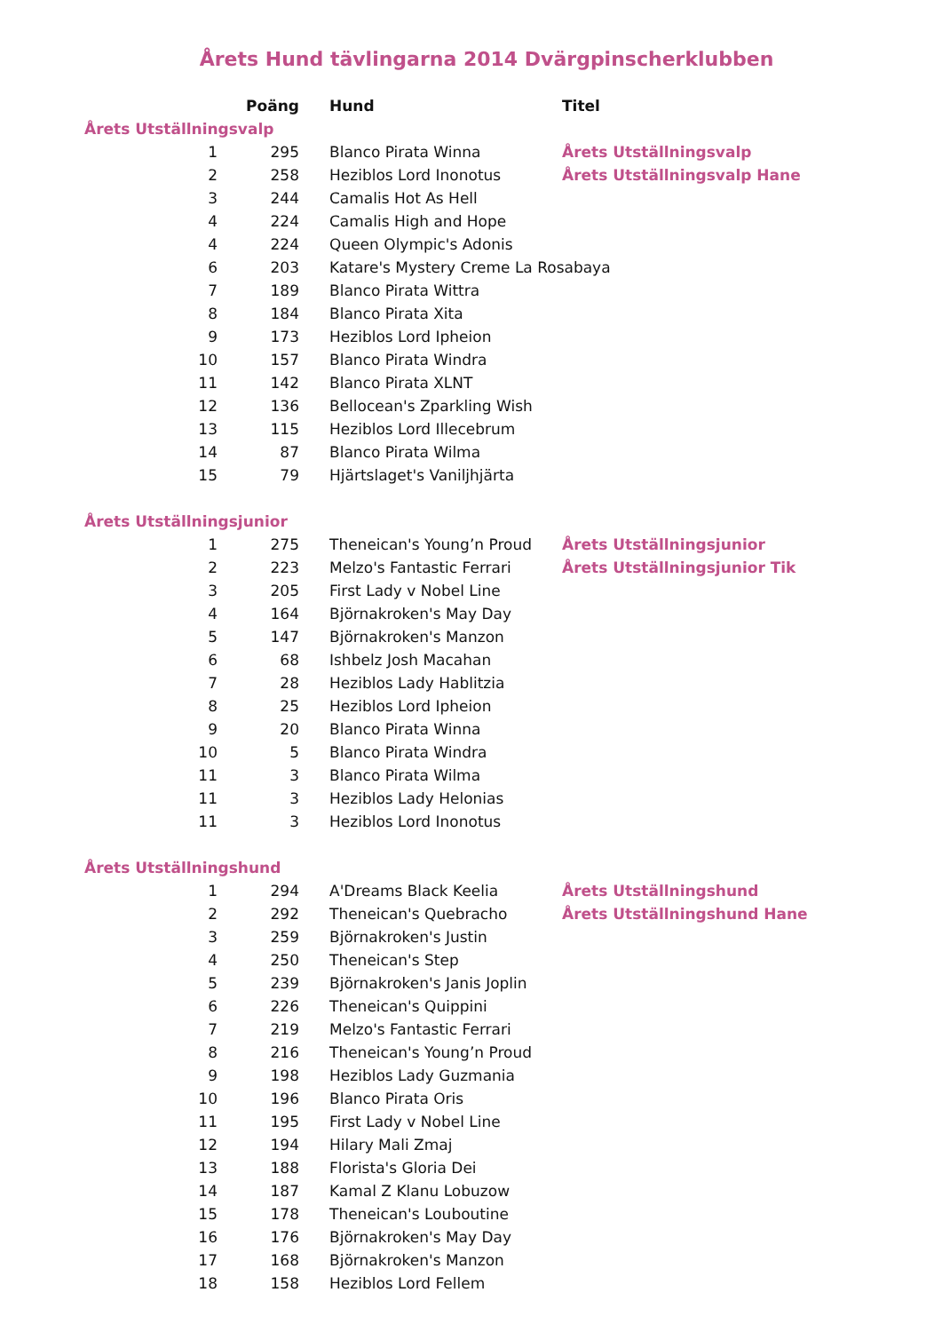Årets Hund tävlingarna 2014 Dvärgpinscherklubben
| | Poäng | Hund | Titel |
| --- | --- | --- | --- |
| Årets Utställningsvalp | | | |
| 1 | 295 | Blanco Pirata Winna | Årets Utställningsvalp |
| 2 | 258 | Heziblos Lord Inonotus | Årets Utställningsvalp Hane |
| 3 | 244 | Camalis Hot As Hell | |
| 4 | 224 | Camalis High and Hope | |
| 4 | 224 | Queen Olympic's Adonis | |
| 6 | 203 | Katare's Mystery Creme La Rosabaya | |
| 7 | 189 | Blanco Pirata Wittra | |
| 8 | 184 | Blanco Pirata Xita | |
| 9 | 173 | Heziblos Lord Ipheion | |
| 10 | 157 | Blanco Pirata Windra | |
| 11 | 142 | Blanco Pirata XLNT | |
| 12 | 136 | Bellocean's Zparkling Wish | |
| 13 | 115 | Heziblos Lord Illecebrum | |
| 14 | 87 | Blanco Pirata Wilma | |
| 15 | 79 | Hjärtslaget's Vaniljhjärta | |
| Årets Utställningsjunior | | | |
| 1 | 275 | Theneican's Young’n Proud | Årets Utställningsjunior |
| 2 | 223 | Melzo's Fantastic Ferrari | Årets Utställningsjunior Tik |
| 3 | 205 | First Lady v Nobel Line | |
| 4 | 164 | Björnakroken's May Day | |
| 5 | 147 | Björnakroken's Manzon | |
| 6 | 68 | Ishbelz Josh Macahan | |
| 7 | 28 | Heziblos Lady Hablitzia | |
| 8 | 25 | Heziblos Lord Ipheion | |
| 9 | 20 | Blanco Pirata Winna | |
| 10 | 5 | Blanco Pirata Windra | |
| 11 | 3 | Blanco Pirata Wilma | |
| 11 | 3 | Heziblos Lady Helonias | |
| 11 | 3 | Heziblos Lord Inonotus | |
| Årets Utställningshund | | | |
| 1 | 294 | A'Dreams Black Keelia | Årets Utställningshund |
| 2 | 292 | Theneican's Quebracho | Årets Utställningshund Hane |
| 3 | 259 | Björnakroken's Justin | |
| 4 | 250 | Theneican's Step | |
| 5 | 239 | Björnakroken's Janis Joplin | |
| 6 | 226 | Theneican's Quippini | |
| 7 | 219 | Melzo's Fantastic Ferrari | |
| 8 | 216 | Theneican's Young’n Proud | |
| 9 | 198 | Heziblos Lady Guzmania | |
| 10 | 196 | Blanco Pirata Oris | |
| 11 | 195 | First Lady v Nobel Line | |
| 12 | 194 | Hilary Mali Zmaj | |
| 13 | 188 | Florista's Gloria Dei | |
| 14 | 187 | Kamal Z Klanu Lobuzow | |
| 15 | 178 | Theneican's Louboutine | |
| 16 | 176 | Björnakroken's May Day | |
| 17 | 168 | Björnakroken's Manzon | |
| 18 | 158 | Heziblos Lord Fellem | |